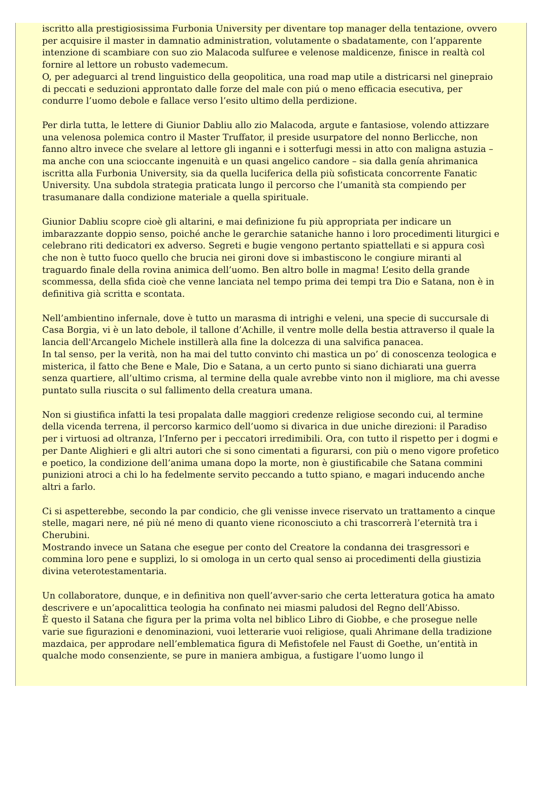iscritto alla prestigiosissima Furbonia University per diventare top manager della tentazione, ovvero per acquisire il master in damnatio administration, volutamente o sbadatamente, con l’apparente intenzione di scambiare con suo zio Malacoda sulfuree e velenose maldicenze, finisce in realtà col fornire al lettore un robusto vademecum.
O, per adeguarci al trend linguistico della geopolitica, una road map utile a districarsi nel ginepraio di peccati e seduzioni approntato dalle forze del male con piú o meno efficacia esecutiva, per condurre l’uomo debole e fallace verso l’esito ultimo della perdizione.
Per dirla tutta, le lettere di Giunior Dabliu allo zio Malacoda, argute e fantasiose, volendo attizzare una velenosa polemica contro il Master Truffator, il preside usurpatore del nonno Berlicche, non fanno altro invece che svelare al lettore gli inganni e i sotterfugi messi in atto con maligna astuzia – ma anche con una scioccante ingenuità e un quasi angelico candore – sia dalla genía ahrimanica iscritta alla Furbonia University, sia da quella luciferica della più sofisticata concorrente Fanatic University. Una subdola strategia praticata lungo il percorso che l’umanità sta compiendo per trasumanare dalla condizione materiale a quella spirituale.
Giunior Dabliu scopre cioè gli altarini, e mai definizione fu più appropriata per indicare un imbarazzante doppio senso, poiché anche le gerarchie sataniche hanno i loro procedimenti liturgici e celebrano riti dedicatori ex adverso. Segreti e bugie vengono pertanto spiattellati e si appura così che non è tutto fuoco quello che brucia nei gironi dove si imbastiscono le congiure miranti al traguardo finale della rovina animica dell’uomo. Ben altro bolle in magma! L’esito della grande scommessa, della sfida cioè che venne lanciata nel tempo prima dei tempi tra Dio e Satana, non è in definitiva già scritta e scontata.
Nell’ambientino infernale, dove è tutto un marasma di intrighi e veleni, una specie di succursale di Casa Borgia, vi è un lato debole, il tallone d’Achille, il ventre molle della bestia attraverso il quale la lancia dell'Arcangelo Michele instillerà alla fine la dolcezza di una salvifica panacea.
In tal senso, per la verità, non ha mai del tutto convinto chi mastica un po’ di conoscenza teologica e misterica, il fatto che Bene e Male, Dio e Satana, a un certo punto si siano dichiarati una guerra senza quartiere, all’ultimo crisma, al termine della quale avrebbe vinto non il migliore, ma chi avesse puntato sulla riuscita o sul fallimento della creatura umana.
Non si giustifica infatti la tesi propalata dalle maggiori credenze religiose secondo cui, al termine della vicenda terrena, il percorso karmico dell’uomo si divarica in due uniche direzioni: il Paradiso per i virtuosi ad oltranza, l’Inferno per i peccatori irredimibili. Ora, con tutto il rispetto per i dogmi e per Dante Alighieri e gli altri autori che si sono cimentati a figurarsi, con più o meno vigore profetico e poetico, la condizione dell’anima umana dopo la morte, non è giustificabile che Satana commini punizioni atroci a chi lo ha fedelmente servito peccando a tutto spiano, e magari inducendo anche altri a farlo.
Ci si aspetterebbe, secondo la par condicio, che gli venisse invece riservato un trattamento a cinque stelle, magari nere, né più né meno di quanto viene riconosciuto a chi trascorrerà l’eternità tra i Cherubini.
Mostrando invece un Satana che esegue per conto del Creatore la condanna dei trasgressori e commina loro pene e supplizi, lo si omologa in un certo qual senso ai procedimenti della giustizia divina veterotestamentaria.
Un collaboratore, dunque, e in definitiva non quell’avver-sario che certa letteratura gotica ha amato descrivere e un’apocalittica teologia ha confinato nei miasmi paludosi del Regno dell’Abisso.
È questo il Satana che figura per la prima volta nel biblico Libro di Giobbe, e che prosegue nelle varie sue figurazioni e denominazioni, vuoi letterarie vuoi religiose, quali Ahrimane della tradizione mazdaica, per approdare nell’emblematica figura di Mefistofele nel Faust di Goethe, un’entità in qualche modo consenziente, se pure in maniera ambigua, a fustigare l’uomo lungo il